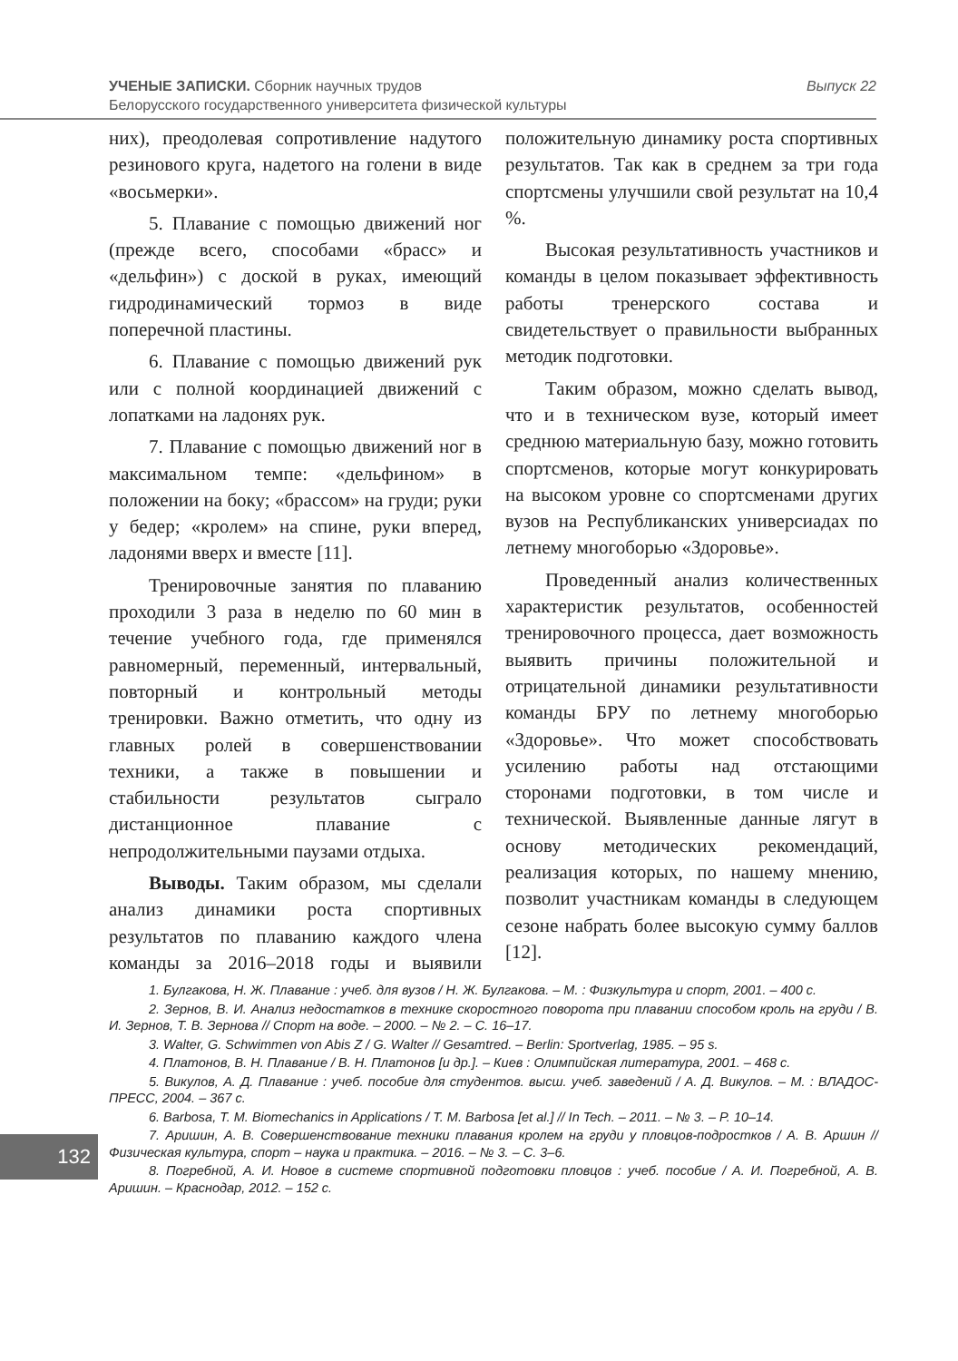Выпуск 22 УЧЕНЫЕ ЗАПИСКИ. Сборник научных трудов
Белорусского государственного университета физической культуры
них), преодолевая сопротивление надутого резинового круга, надетого на голени в виде «восьмерки».
5. Плавание с помощью движений ног (прежде всего, способами «брасс» и «дельфин») с доской в руках, имеющий гидродинамический тормоз в виде поперечной пластины.
6. Плавание с помощью движений рук или с полной координацией движений с лопатками на ладонях рук.
7. Плавание с помощью движений ног в максимальном темпе: «дельфином» в положении на боку; «брассом» на груди; руки у бедер; «кролем» на спине, руки вперед, ладонями вверх и вместе [11].
Тренировочные занятия по плаванию проходили 3 раза в неделю по 60 мин в течение учебного года, где применялся равномерный, переменный, интервальный, повторный и контрольный методы тренировки. Важно отметить, что одну из главных ролей в совершенствовании техники, а также в повышении и стабильности результатов сыграло дистанционное плавание с непродолжительными паузами отдыха.
Выводы. Таким образом, мы сделали анализ динамики роста спортивных результатов по плаванию каждого члена команды за 2016–2018 годы и выявили положительную динамику роста спортивных результатов. Так как в среднем за три года спортсмены улучшили свой результат на 10,4 %.
Высокая результативность участников и команды в целом показывает эффективность работы тренерского состава и свидетельствует о правильности выбранных методик подготовки.
Таким образом, можно сделать вывод, что и в техническом вузе, который имеет среднюю материальную базу, можно готовить спортсменов, которые могут конкурировать на высоком уровне со спортсменами других вузов на Республиканских универсиадах по летнему многоборью «Здоровье».
Проведенный анализ количественных характеристик результатов, особенностей тренировочного процесса, дает возможность выявить причины положительной и отрицательной динамики результативности команды БРУ по летнему многоборью «Здоровье». Что может способствовать усилению работы над отстающими сторонами подготовки, в том числе и технической. Выявленные данные лягут в основу методических рекомендаций, реализация которых, по нашему мнению, позволит участникам команды в следующем сезоне набрать более высокую сумму баллов [12].
1. Булгакова, Н. Ж. Плавание : учеб. для вузов / Н. Ж. Булгакова. – М. : Физкультура и спорт, 2001. – 400 с.
2. Зернов, В. И. Анализ недостатков в технике скоростного поворота при плавании способом кроль на груди / В. И. Зернов, Т. В. Зернова // Спорт на воде. – 2000. – № 2. – С. 16–17.
3. Walter, G. Schwimmen von Abis Z / G. Walter // Gesamtred. – Berlin: Sportverlag, 1985. – 95 s.
4. Платонов, В. Н. Плавание / В. Н. Платонов [и др.]. – Киев : Олимпийская литература, 2001. – 468 с.
5. Викулов, А. Д. Плавание : учеб. пособие для студентов. высш. учеб. заведений / А. Д. Викулов. – М. : ВЛАДОС-ПРЕСС, 2004. – 367 с.
6. Barbosa, T. M. Biomechanics in Applications / T. M. Barbosa [et al.] // In Tech. – 2011. – № 3. – P. 10–14.
7. Аришин, А. В. Совершенствование техники плавания кролем на груди у пловцов-подростков / А. В. Аршин // Физическая культура, спорт – наука и практика. – 2016. – № 3. – С. 3–6.
8. Погребной, А. И. Новое в системе спортивной подготовки пловцов : учеб. пособие / А. И. Погребной, А. В. Аришин. – Краснодар, 2012. – 152 с.
132